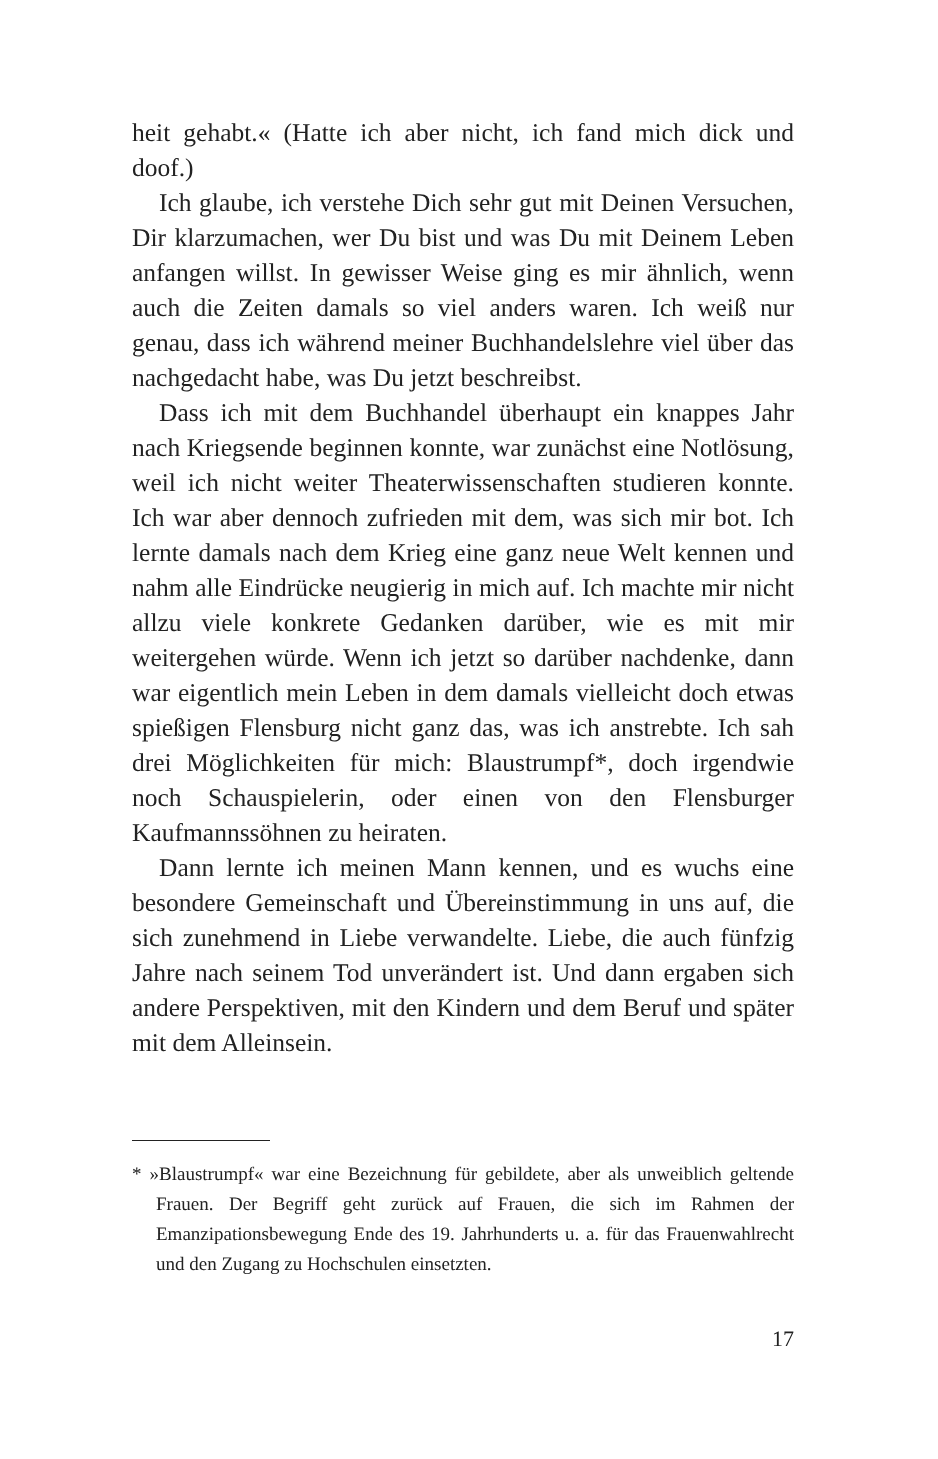heit gehabt.« (Hatte ich aber nicht, ich fand mich dick und doof.)
Ich glaube, ich verstehe Dich sehr gut mit Deinen Versuchen, Dir klarzumachen, wer Du bist und was Du mit Deinem Leben anfangen willst. In gewisser Weise ging es mir ähnlich, wenn auch die Zeiten damals so viel anders waren. Ich weiß nur genau, dass ich während meiner Buchhandelslehre viel über das nachgedacht habe, was Du jetzt beschreibst.
Dass ich mit dem Buchhandel überhaupt ein knappes Jahr nach Kriegsende beginnen konnte, war zunächst eine Notlösung, weil ich nicht weiter Theaterwissenschaften studieren konnte. Ich war aber dennoch zufrieden mit dem, was sich mir bot. Ich lernte damals nach dem Krieg eine ganz neue Welt kennen und nahm alle Eindrücke neugierig in mich auf. Ich machte mir nicht allzu viele konkrete Gedanken darüber, wie es mit mir weitergehen würde. Wenn ich jetzt so darüber nachdenke, dann war eigentlich mein Leben in dem damals vielleicht doch etwas spießigen Flensburg nicht ganz das, was ich anstrebte. Ich sah drei Möglichkeiten für mich: Blaustrumpf*, doch irgendwie noch Schauspielerin, oder einen von den Flensburger Kaufmannssöhnen zu heiraten.
Dann lernte ich meinen Mann kennen, und es wuchs eine besondere Gemeinschaft und Übereinstimmung in uns auf, die sich zunehmend in Liebe verwandelte. Liebe, die auch fünfzig Jahre nach seinem Tod unverändert ist. Und dann ergaben sich andere Perspektiven, mit den Kindern und dem Beruf und später mit dem Alleinsein.
* »Blaustrumpf« war eine Bezeichnung für gebildete, aber als unweiblich geltende Frauen. Der Begriff geht zurück auf Frauen, die sich im Rahmen der Emanzipationsbewegung Ende des 19. Jahrhunderts u. a. für das Frauenwahlrecht und den Zugang zu Hochschulen einsetzten.
17